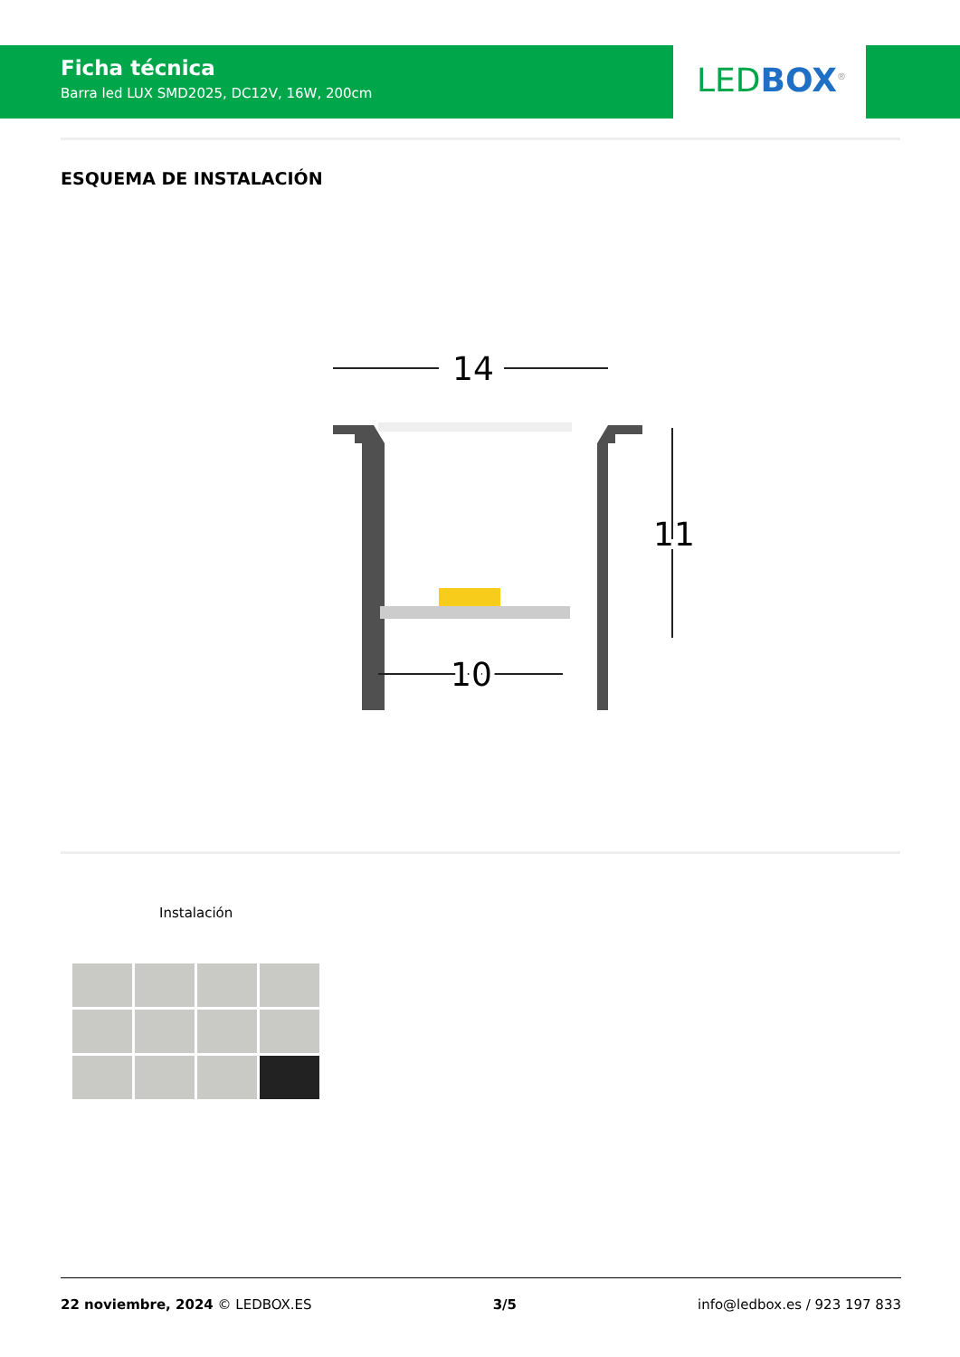Ficha técnica
Barra led LUX SMD2025, DC12V, 16W, 200cm
LED BOX<sup>®</sup>
ESQUEMA DE INSTALACIÓN
14
11
10
Instalación
22 noviembre, 2024 © LEDBOX.ES 3/5 info@ledbox.es / 923 197 833